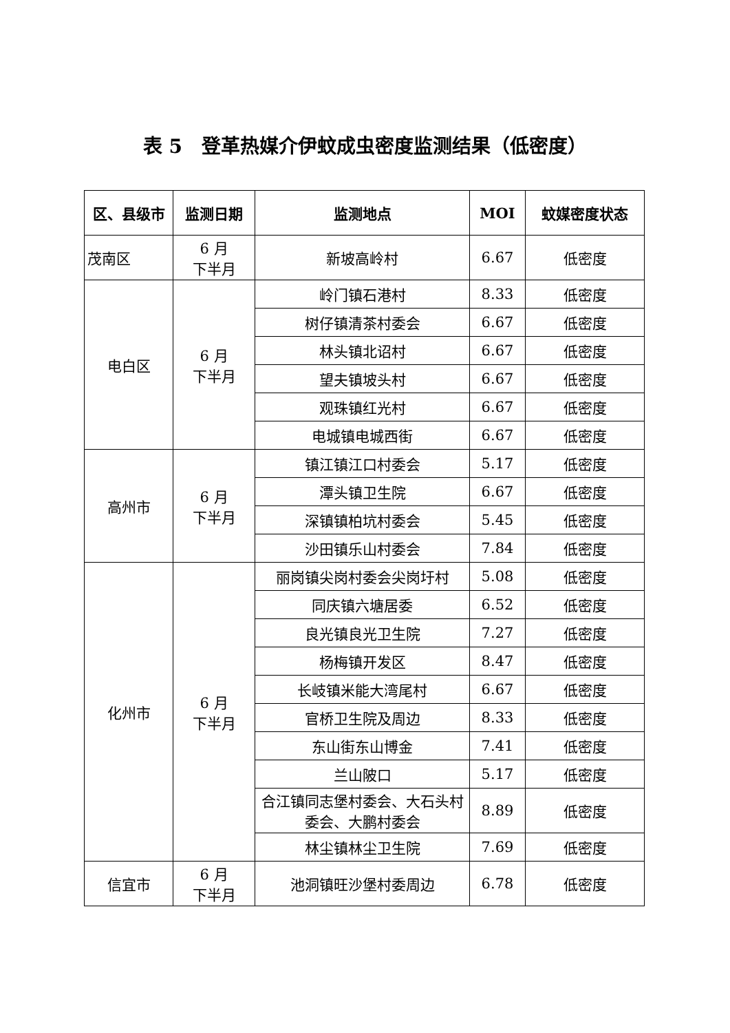表 5　登革热媒介伊蚊成虫密度监测结果（低密度）
| 区、县级市 | 监测日期 | 监测地点 | MOI | 蚊媒密度状态 |
| --- | --- | --- | --- | --- |
| 茂南区 | 6 月 下半月 | 新坡高岭村 | 6.67 | 低密度 |
| 电白区 | 6 月 下半月 | 岭门镇石港村 | 8.33 | 低密度 |
| | | 树仔镇清茶村委会 | 6.67 | 低密度 |
| | | 林头镇北诏村 | 6.67 | 低密度 |
| | | 望夫镇坡头村 | 6.67 | 低密度 |
| | | 观珠镇红光村 | 6.67 | 低密度 |
| | | 电城镇电城西街 | 6.67 | 低密度 |
| 高州市 | 6 月 下半月 | 镇江镇江口村委会 | 5.17 | 低密度 |
| | | 潭头镇卫生院 | 6.67 | 低密度 |
| | | 深镇镇柏坑村委会 | 5.45 | 低密度 |
| | | 沙田镇乐山村委会 | 7.84 | 低密度 |
| 化州市 | 6 月 下半月 | 丽岗镇尖岗村委会尖岗圩村 | 5.08 | 低密度 |
| | | 同庆镇六塘居委 | 6.52 | 低密度 |
| | | 良光镇良光卫生院 | 7.27 | 低密度 |
| | | 杨梅镇开发区 | 8.47 | 低密度 |
| | | 长岐镇米能大湾尾村 | 6.67 | 低密度 |
| | | 官桥卫生院及周边 | 8.33 | 低密度 |
| | | 东山街东山博金 | 7.41 | 低密度 |
| | | 兰山陂口 | 5.17 | 低密度 |
| | | 合江镇同志堡村委会、大石头村委会、大鹏村委会 | 8.89 | 低密度 |
| | | 林尘镇林尘卫生院 | 7.69 | 低密度 |
| 信宜市 | 6 月 下半月 | 池洞镇旺沙堡村委周边 | 6.78 | 低密度 |